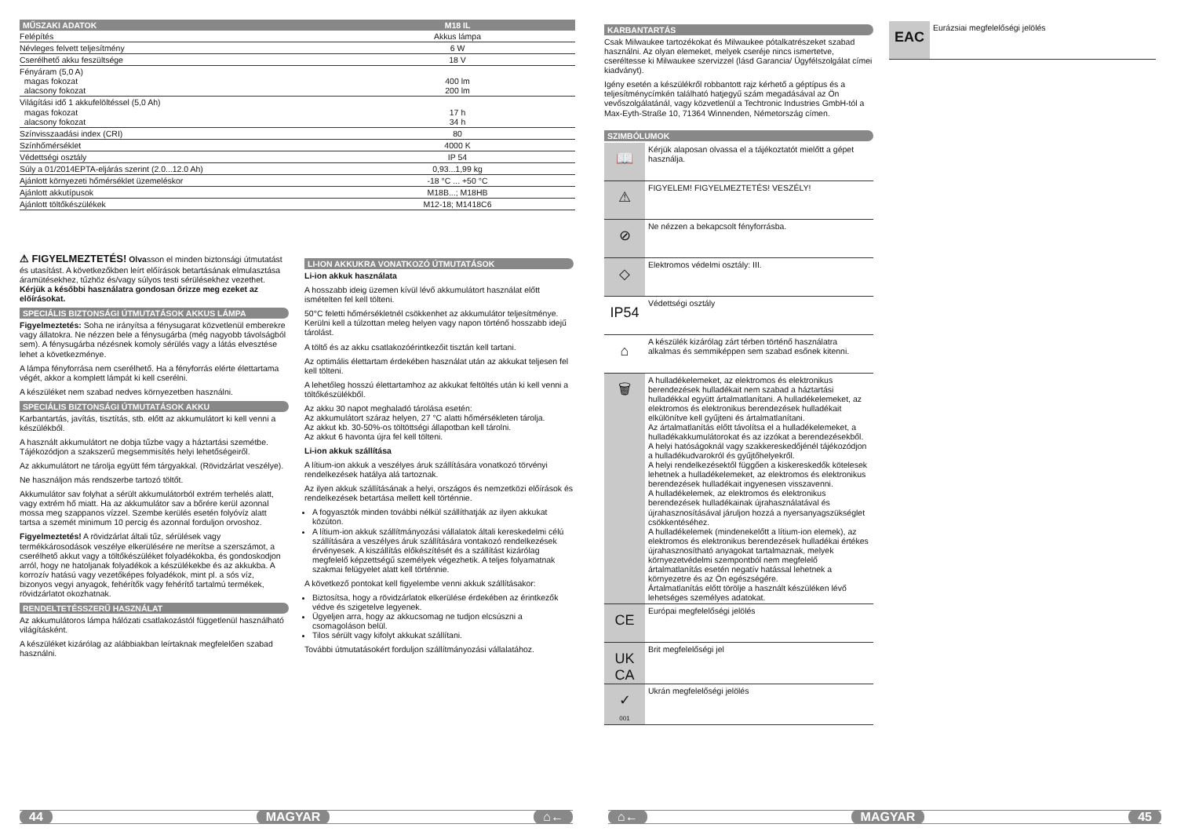| MŰSZAKI ADATOK | M18 IL |
| --- | --- |
| Felépítés | Akkus lámpa |
| Névleges felvett teljesítmény | 6 W |
| Cserélhető akku feszültsége | 18 V |
| Fényáram (5,0 A) magas fokozat alacsony fokozat | 400 lm 200 lm |
| Világítási idő 1 akkufelöltéssel (5,0 Ah) magas fokozat alacsony fokozat | 17 h 34 h |
| Színvisszaadási index (CRI) | 80 |
| Színhőmérséklet | 4000 K |
| Védettségi osztály | IP 54 |
| Súly a 01/2014EPTA-eljárás szerint (2.0...12.0 Ah) | 0,93...1,99 kg |
| Ajánlott környezeti hőmérséklet üzemeléskor | -18 °C ... +50 °C |
| Ajánlott akkutípusok | M18B...; M18HB |
| Ajánlott töltőkészülékek | M12-18; M1418C6 |
⚠ FIGYELMEZTETÉS! Olvasson el minden biztonsági útmutatást és utasítást. A következőkben leírt előírások betartásának elmulasztása áramütésekhez, tűzhöz és/vagy súlyos testi sérülésekhez vezethet.
Kérjük a későbbi használatra gondosan őrizze meg ezeket az előírásokat.
SPECIÁLIS BIZTONSÁGI ÚTMUTATÁSOK AKKUS LÁMPA
Figyelmeztetés: Soha ne irányítsa a fénysugarat közvetlenül emberekre vagy állatokra. Ne nézzen bele a fénysugárba (még nagyobb távolságból sem). A fénysugárba nézésnek komoly sérülés vagy a látás elvesztése lehet a következménye.
A lámpa fényforrása nem cserélhető. Ha a fényforrás elérte élettartama végét, akkor a komplett lámpát ki kell cserélni.
A készüléket nem szabad nedves környezetben használni.
SPECIÁLIS BIZTONSÁGI ÚTMUTATÁSOK AKKU
Karbantartás, javítás, tisztítás, stb. előtt az akkumulátort ki kell venni a készülékből.
A használt akkumulátort ne dobja tűzbe vagy a háztartási szemétbe. Tájékozódjon a szakszerű megsemmisítés helyi lehetőségeiről.
Az akkumulátort ne tárolja együtt fém tárgyakkal. (Rövidzárlat veszélye).
Ne használjon más rendszerbe tartozó töltőt.
Akkumulátor sav folyhat a sérült akkumulátorból extrém terhelés alatt, vagy extrém hő miatt. Ha az akkumulátor sav a bőrére kerül azonnal mossa meg szappanos vízzel. Szembe kerülés esetén folyóvíz alatt tartsa a szemét minimum 10 percig és azonnal forduljon orvoshoz.
Figyelmeztetés! A rövidzárlat általi tűz, sérülések vagy termékkárosodások veszélye elkerülésére ne merítse a szerszámot, a cserélhető akkut vagy a töltőkészüléket folyadékokba, és gondoskodjon arról, hogy ne hatoljanak folyadékok a készülékekbe és az akkukba. A korrozív hatású vagy vezetőképes folyadékok, mint pl. a sós víz, bizonyos vegyi anyagok, fehérítők vagy fehérítő tartalmú termékek, rövidzárlatot okozhatnak.
RENDELTETÉSSZERŰ HASZNÁLAT
Az akkumulátoros lámpa hálózati csatlakozástól függetlenül használható világításként.
A készüléket kizárólag az alábbiakban leírtaknak megfelelően szabad használni.
LI-ION AKKUKRA VONATKOZÓ ÚTMUTATÁSOK
Li-ion akkuk használata
A hosszabb ideig üzemen kívül lévő akkumulátort használat előtt ismételten fel kell tölteni.
50°C feletti hőmérsékletnél csökkenhet az akkumulátor teljesítménye. Kerülni kell a túlzottan meleg helyen vagy napon történő hosszabb idejű tárolást.
A töltő és az akku csatlakozóérintkezőit tisztán kell tartani.
Az optimális élettartam érdekében használat után az akkukat teljesen fel kell tölteni.
A lehetőleg hosszú élettartamhoz az akkukat feltöltés után ki kell venni a töltőkészülékből.
Az akku 30 napot meghaladó tárolása esetén:
Az akkumulátort száraz helyen, 27 °C alatti hőmérsékleten tárolja.
Az akkut kb. 30-50%-os töltöttségi állapotban kell tárolni.
Az akkut 6 havonta újra fel kell tölteni.
Li-ion akkuk szállítása
A lítium-ion akkuk a veszélyes áruk szállítására vonatkozó törvényi rendelkezések hatálya alá tartoznak.
Az ilyen akkuk szállításának a helyi, országos és nemzetközi előírások és rendelkezések betartása mellett kell történnie.
A fogyasztók minden további nélkül szállíthatják az ilyen akkukat közúton.
A lítium-ion akkuk szállítmányozási vállalatok általi kereskedelmi célú szállítására a veszélyes áruk szállítására vontakozó rendelkezések érvényesek. A kiszállítás előkészítését és a szállítást kizárólag megfelelő képzettségű személyek végezhetik. A teljes folyamatnak szakmai felügyelet alatt kell történnie.
A következő pontokat kell figyelembe venni akkuk szállításakor:
Biztosítsa, hogy a rövidzárlatok elkerülése érdekében az érintkezők védve és szigetelve legyenek.
Ügyeljen arra, hogy az akkucsomag ne tudjon elcsúszni a csomagoláson belül.
Tilos sérült vagy kifolyt akkukat szállítani.
További útmutatásokért forduljon szállítmányozási vállalatához.
44 MAGYAR ⌂←
KARBANTARTÁS
Csak Milwaukee tartozékokat és Milwaukee pótalkatrészeket szabad használni. Az olyan elemeket, melyek cseréje nincs ismertetve, cseréltesse ki Milwaukee szervizzel (lásd Garancia/ Ügyfélszolgálat címei kiadványt).
Igény esetén a készülékről robbantott rajz kérhető a géptípus és a teljesítménycímkén található hatjegyű szám megadásával az Ön vevőszolgálatánál, vagy közvetlenül a Techtronic Industries GmbH-tól a Max-Eyth-Straße 10, 71364 Winnenden, Németország címen.
SZIMBÓLUMOK
📖
Kérjük alaposan olvassa el a tájékoztatót mielőtt a gépet használja.
⚠
FIGYELEM! FIGYELMEZTETÉS! VESZÉLY!
⊘
Ne nézzen a bekapcsolt fényforrásba.
◇
Elektromos védelmi osztály: III.
IP54
Védettségi osztály
⌂
A készülék kizárólag zárt térben történő használatra alkalmas és semmiképpen sem szabad esőnek kitenni.
🗑
A hulladékelemeket, az elektromos és elektronikus berendezések hulladékait nem szabad a háztartási hulladékkal együtt ártalmatlanítani. A hulladékelemeket, az elektromos és elektronikus berendezések hulladékait elkülönítve kell gyűjteni és ártalmatlanítani.
Az ártalmatlanítás előtt távolítsa el a hulladékelemeket, a hulladékakkumulátorokat és az izzókat a berendezésekből.
A helyi hatóságoknál vagy szakkereskedőjénél tájékozódjon a hulladékudvarokról és gyűjtőhelyekről.
A helyi rendelkezésektől függően a kiskereskedők kötelesek lehetnek a hulladékelemeket, az elektromos és elektronikus berendezések hulladékait ingyenesen visszavenni.
A hulladékelemek, az elektromos és elektronikus berendezések hulladékainak újrahasználatával és újrahasznosításával járuljon hozzá a nyersanyagszükséglet csökkentéséhez.
A hulladékelemek (mindenekelőtt a lítium-ion elemek), az elektromos és elektronikus berendezések hulladékai értékes újrahasznosítható anyagokat tartalmaznak, melyek környezetvédelmi szempontból nem megfelelő ártalmatlanítás esetén negatív hatással lehetnek a környezetre és az Ön egészségére.
Ártalmatlanítás előtt törölje a használt készüléken lévő lehetséges személyes adatokat.
CE
Európai megfelelőségi jelölés
UK
CA
Brit megfelelőségi jel
✓
001
Ukrán megfelelőségi jelölés
EAC
Eurázsiai megfelelőségi jelölés
⌂← MAGYAR 45